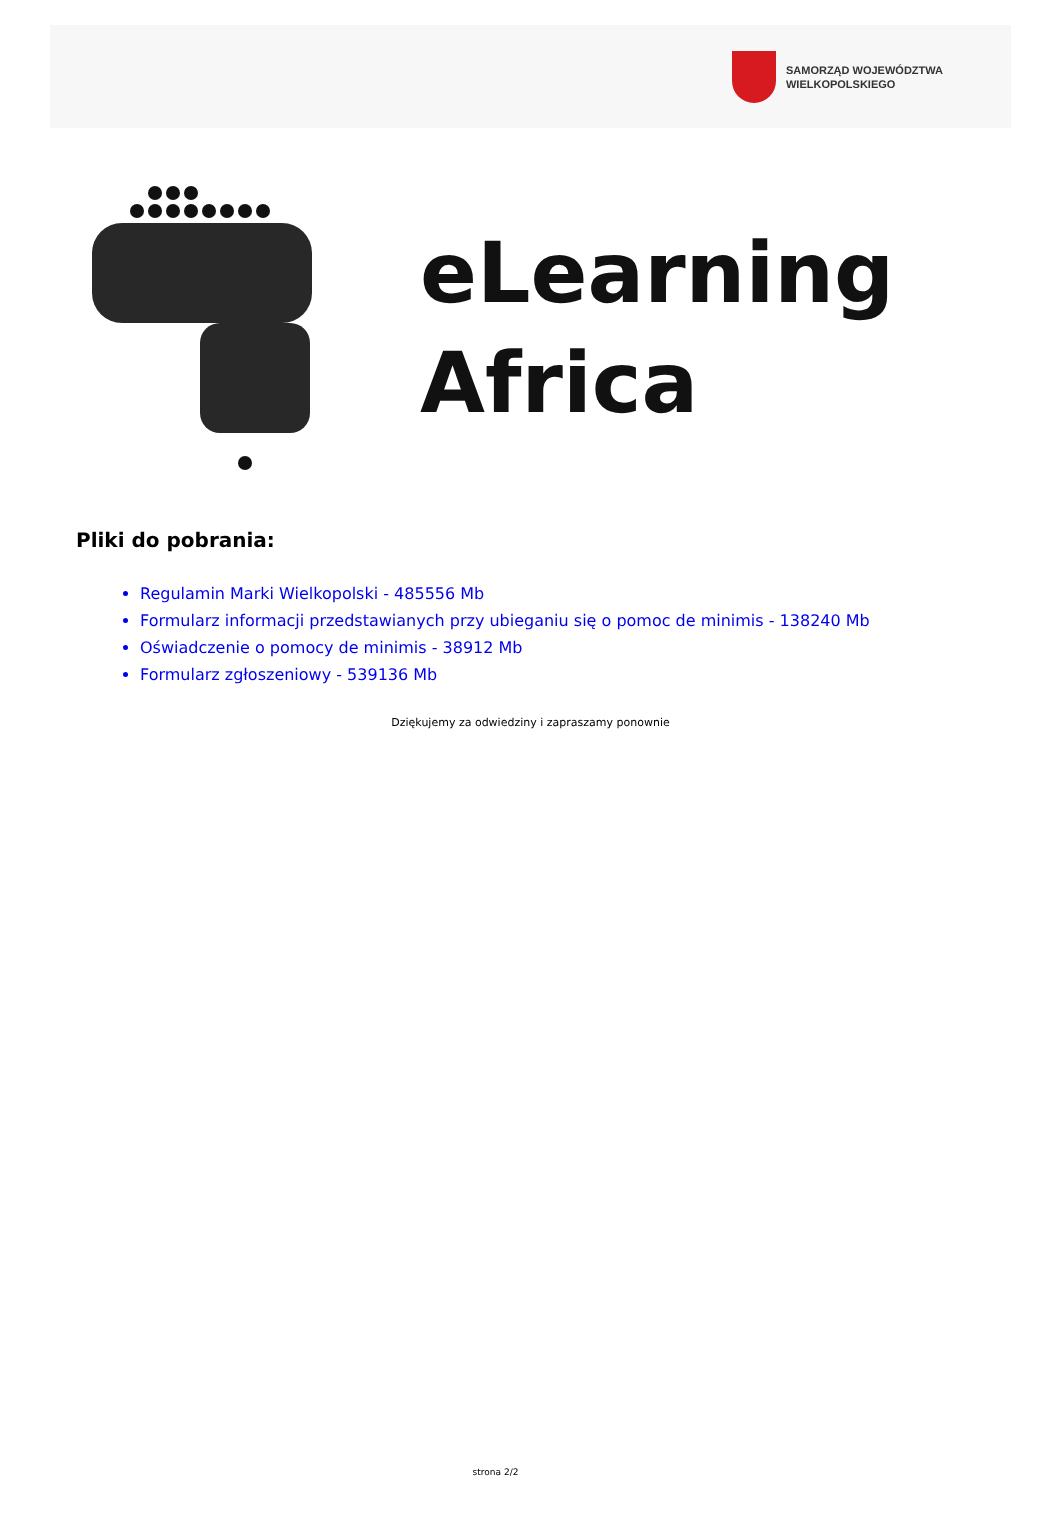SAMORZĄD WOJEWÓDZTWA
WIELKOPOLSKIEGO
eLearning
Africa
Pliki do pobrania:
Regulamin Marki Wielkopolski - 485556 Mb
Formularz informacji przedstawianych przy ubieganiu się o pomoc de minimis - 138240 Mb
Oświadczenie o pomocy de minimis - 38912 Mb
Formularz zgłoszeniowy - 539136 Mb
Dziękujemy za odwiedziny i zapraszamy ponownie
strona 2/2